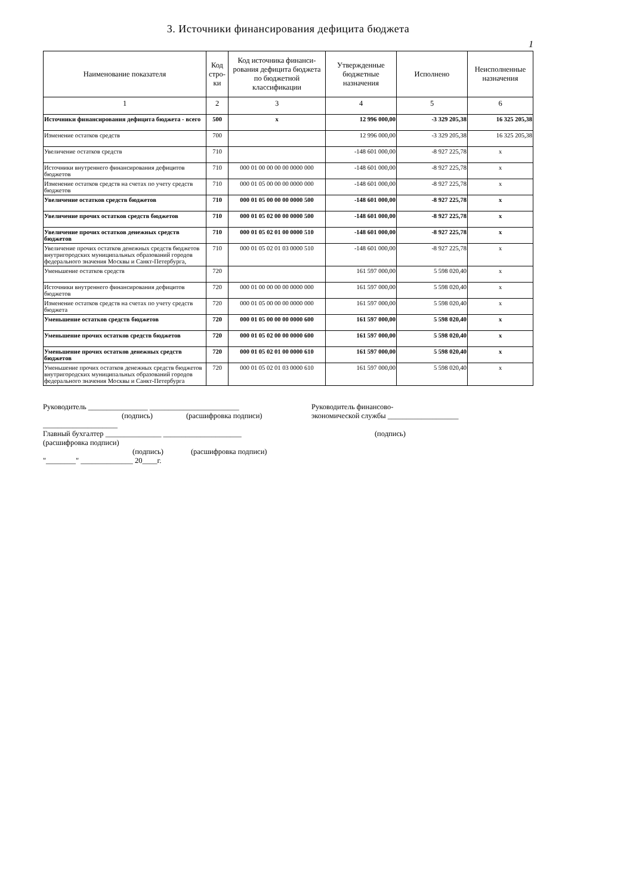3. Источники финансирования дефицита бюджета
1
| Наименование показателя | Код стро-ки | Код источника финанси-рования дефицита бюджета по бюджетной классификации | Утвержденные бюджетные назначения | Исполнено | Неисполненные назначения |
| --- | --- | --- | --- | --- | --- |
| 1 | 2 | 3 | 4 | 5 | 6 |
| Источники финансирования дефицита бюджета - всего | 500 | x | 12 996 000,00 | -3 329 205,38 | 16 325 205,38 |
| Изменение остатков средств | 700 | | 12 996 000,00 | -3 329 205,38 | 16 325 205,38 |
| Увеличение остатков средств | 710 | | -148 601 000,00 | -8 927 225,78 | x |
| Источники внутреннего финансирования дефицитов бюджетов | 710 | 000 01 00 00 00 00 0000 000 | -148 601 000,00 | -8 927 225,78 | x |
| Изменение остатков средств на счетах по учету средств бюджетов | 710 | 000 01 05 00 00 00 0000 000 | -148 601 000,00 | -8 927 225,78 | x |
| Увеличение остатков средств бюджетов | 710 | 000 01 05 00 00 00 0000 500 | -148 601 000,00 | -8 927 225,78 | x |
| Увеличение прочих остатков средств бюджетов | 710 | 000 01 05 02 00 00 0000 500 | -148 601 000,00 | -8 927 225,78 | x |
| Увеличение прочих остатков денежных средств бюджетов | 710 | 000 01 05 02 01 00 0000 510 | -148 601 000,00 | -8 927 225,78 | x |
| Увеличение прочих остатков денежных средств бюджетов внутригородских муниципальных образований городов федерального значения Москвы и Санкт-Петербурга, | 710 | 000 01 05 02 01 03 0000 510 | -148 601 000,00 | -8 927 225,78 | x |
| Уменьшение остатков средств | 720 | | 161 597 000,00 | 5 598 020,40 | x |
| Источники внутреннего финансирования дефицитов бюджетов | 720 | 000 01 00 00 00 00 0000 000 | 161 597 000,00 | 5 598 020,40 | x |
| Изменение остатков средств на счетах по учету средств бюджета | 720 | 000 01 05 00 00 00 0000 000 | 161 597 000,00 | 5 598 020,40 | x |
| Уменьшение остатков средств бюджетов | 720 | 000 01 05 00 00 00 0000 600 | 161 597 000,00 | 5 598 020,40 | x |
| Уменьшение прочих остатков средств бюджетов | 720 | 000 01 05 02 00 00 0000 600 | 161 597 000,00 | 5 598 020,40 | x |
| Уменьшение прочих остатков денежных средств бюджетов | 720 | 000 01 05 02 01 00 0000 610 | 161 597 000,00 | 5 598 020,40 | x |
| Уменьшение прочих остатков денежных средств бюджетов внутригородских муниципальных образований городов федерального значения Москвы и Санкт-Петербурга | 720 | 000 01 05 02 01 03 0000 610 | 161 597 000,00 | 5 598 020,40 | x |
Руководитель ________________ ________________________
(подпись) (расшифровка подписи)
Руководитель финансово-
экономической службы ___________________
____________________
Главный бухгалтер _______________ _____________________ (подпись)
(расшифровка подписи)
(подпись) (расшифровка подписи)
"________" ______________ 20____г.